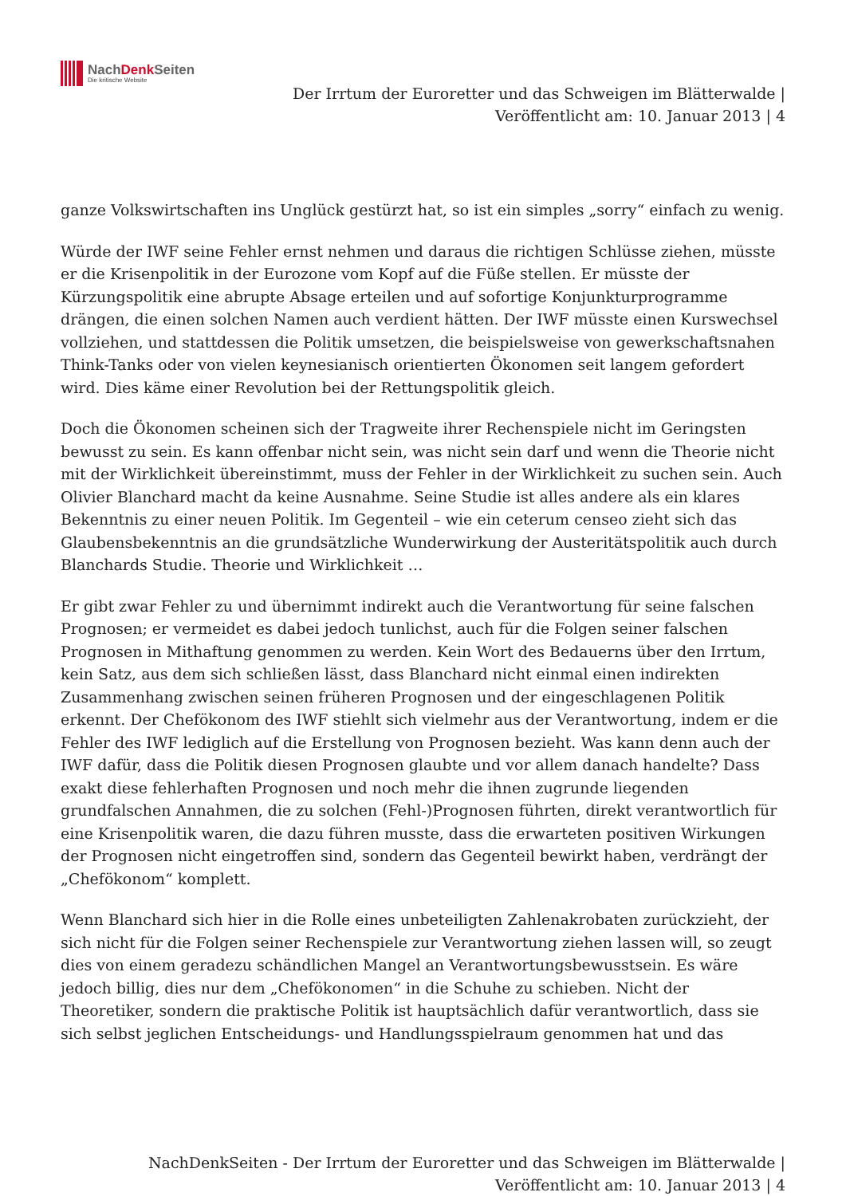NachDenk Seiten
Die kritische Website
Der Irrtum der Euroretter und das Schweigen im Blätterwalde |
Veröffentlicht am: 10. Januar 2013 | 4
ganze Volkswirtschaften ins Unglück gestürzt hat, so ist ein simples „sorry“ einfach zu wenig.
Würde der IWF seine Fehler ernst nehmen und daraus die richtigen Schlüsse ziehen, müsste er die Krisenpolitik in der Eurozone vom Kopf auf die Füße stellen. Er müsste der Kürzungspolitik eine abrupte Absage erteilen und auf sofortige Konjunkturprogramme drängen, die einen solchen Namen auch verdient hätten. Der IWF müsste einen Kurswechsel vollziehen, und stattdessen die Politik umsetzen, die beispielsweise von gewerkschaftsnahen Think-Tanks oder von vielen keynesianisch orientierten Ökonomen seit langem gefordert wird. Dies käme einer Revolution bei der Rettungspolitik gleich.
Doch die Ökonomen scheinen sich der Tragweite ihrer Rechenspiele nicht im Geringsten bewusst zu sein. Es kann offenbar nicht sein, was nicht sein darf und wenn die Theorie nicht mit der Wirklichkeit übereinstimmt, muss der Fehler in der Wirklichkeit zu suchen sein. Auch Olivier Blanchard macht da keine Ausnahme. Seine Studie ist alles andere als ein klares Bekenntnis zu einer neuen Politik. Im Gegenteil – wie ein ceterum censeo zieht sich das Glaubensbekenntnis an die grundsätzliche Wunderwirkung der Austeritätspolitik auch durch Blanchards Studie. Theorie und Wirklichkeit …
Er gibt zwar Fehler zu und übernimmt indirekt auch die Verantwortung für seine falschen Prognosen; er vermeidet es dabei jedoch tunlichst, auch für die Folgen seiner falschen Prognosen in Mithaftung genommen zu werden. Kein Wort des Bedauerns über den Irrtum, kein Satz, aus dem sich schließen lässt, dass Blanchard nicht einmal einen indirekten Zusammenhang zwischen seinen früheren Prognosen und der eingeschlagenen Politik erkennt. Der Chefökonom des IWF stiehlt sich vielmehr aus der Verantwortung, indem er die Fehler des IWF lediglich auf die Erstellung von Prognosen bezieht. Was kann denn auch der IWF dafür, dass die Politik diesen Prognosen glaubte und vor allem danach handelte? Dass exakt diese fehlerhaften Prognosen und noch mehr die ihnen zugrunde liegenden grundfalschen Annahmen, die zu solchen (Fehl-)Prognosen führten, direkt verantwortlich für eine Krisenpolitik waren, die dazu führen musste, dass die erwarteten positiven Wirkungen der Prognosen nicht eingetroffen sind, sondern das Gegenteil bewirkt haben, verdrängt der „Chefökonom“ komplett.
Wenn Blanchard sich hier in die Rolle eines unbeteiligten Zahlenakrobaten zurückzieht, der sich nicht für die Folgen seiner Rechenspiele zur Verantwortung ziehen lassen will, so zeugt dies von einem geradezu schändlichen Mangel an Verantwortungsbewusstsein. Es wäre jedoch billig, dies nur dem „Chefökonomen“ in die Schuhe zu schieben. Nicht der Theoretiker, sondern die praktische Politik ist hauptsächlich dafür verantwortlich, dass sie sich selbst jeglichen Entscheidungs- und Handlungsspielraum genommen hat und das
NachDenkSeiten - Der Irrtum der Euroretter und das Schweigen im Blätterwalde |
Veröffentlicht am: 10. Januar 2013 | 4